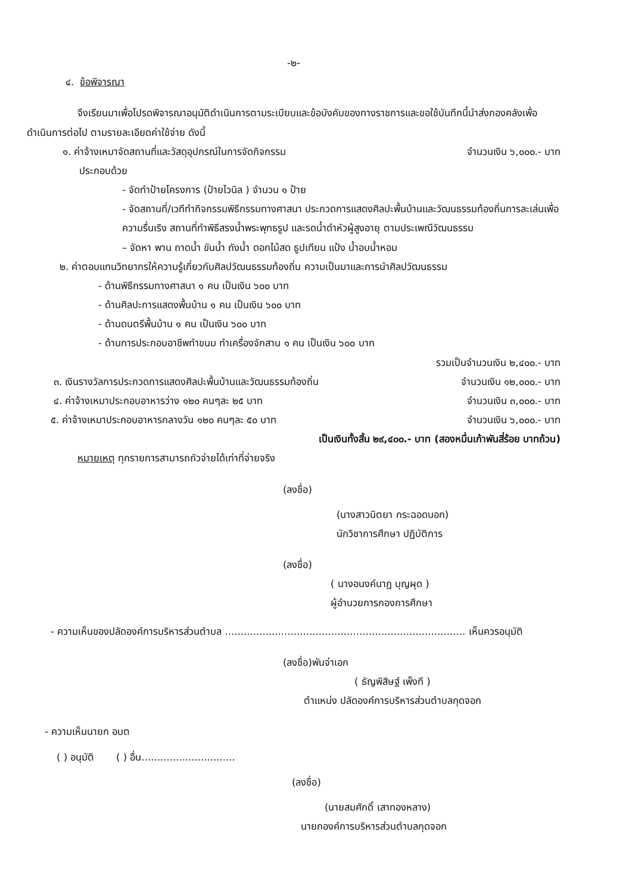-๒-
๔. ข้อพิจารณา
จึงเรียนมาเพื่อโปรดพิจารณาอนุมัติดำเนินการตามระเบียบและข้อบังคับของทางราชการและขอใช้บันทึกนี้นำส่งกองคลังเพื่อดำเนินการต่อไป ตามรายละเอียดค่าใช้จ่าย ดังนี้
๑. ค่าจ้างเหมาจัดสถานที่และวัสดุอุปกรณ์ในการจัดกิจกรรม จำนวนเงิน ๖,๐๐๐.- บาท
ประกอบด้วย
- จัดทำป้ายโครงการ (ป้ายไวนิล ) จำนวน ๑ ป้าย
- จัดสถานที่/เวทีทำกิจกรรมพิธีกรรมทางศาสนา ประกวดการแสดงศิลปะพื้นบ้านและวัฒนธรรมท้องถิ่นการละเล่นเพื่อความรื่นเริง สถานที่ทำพิธีสรงน้ำพระพุทธรูป และรดน้ำดำหัวผู้สูงอายุ ตามประเพณีวัฒนธรรม
– จัดหา พาน ถาดน้ำ ขันน้ำ ถังน้ำ ดอกไม้สด ธูปเทียน แป้ง น้ำอบน้ำหอม
๒. ค่าตอบแทนวิทยากรให้ความรู้เกี่ยวกับศิลปวัฒนธรรมท้องถิ่น ความเป็นมาและการนำศิลปวัฒนธรรม
- ด้านพิธีกรรมทางศาสนา ๑ คน เป็นเงิน ๖๐๐ บาท
- ด้านศิลปะการแสดงพื้นบ้าน ๑ คน เป็นเงิน ๖๐๐ บาท
- ด้านดนตรีพื้นบ้าน ๑ คน เป็นเงิน ๖๐๐ บาท
- ด้านการประกอบอาชีพทำขนม ทำเครื่องจักสาน ๑ คน เป็นเงิน ๖๐๐ บาท
รวมเป็นจำนวนเงิน ๒,๔๐๐.- บาท
๓. เงินรางวัลการประกวดการแสดงศิลปะพื้นบ้านและวัฒนธรรมท้องถิ่น จำนวนเงิน ๑๒,๐๐๐.- บาท
๔. ค่าจ้างเหมาประกอบอาหารว่าง ๑๒๐ คนๆละ ๒๕ บาท จำนวนเงิน ๓,๐๐๐.- บาท
๕. ค่าจ้างเหมาประกอบอาหารกลางวัน ๑๒๐ คนๆละ ๕๐ บาท จำนวนเงิน ๖,๐๐๐.- บาท
เป็นเงินทั้งสิ้น ๒๙,๔๐๐.- บาท (สองหมื่นเก้าพันสี่ร้อย บาทถ้วน)
หมายเหตุ ทุกรายการสามารถถัวจ่ายได้เท่าที่จ่ายจริง
(ลงชื่อ)
(นางสาวนิตยา กระฉอดนอก)
นักวิชาการศึกษา ปฏิบัติการ
(ลงชื่อ)
( นางอนงค์นาฏ บุญผุด )
ผู้อำนวยการกองการศึกษา
- ความเห็นของปลัดองค์การบริหารส่วนตำบล ............................................................................. เห็นควรอนุมัติ
(ลงชื่อ)พันจ่าเอก
( ธัญพิสิษฐ์ เพ็งที )
ตำแหน่ง ปลัดองค์การบริหารส่วนตำบลกุดจอก
- ความเห็นนายก อบต
( ) อนุมัติ ( ) อื่น..............................
(ลงชื่อ)
(นายสมศักดิ์ เสาทองหลาง)
นายกองค์การบริหารส่วนตำบลกุดจอก